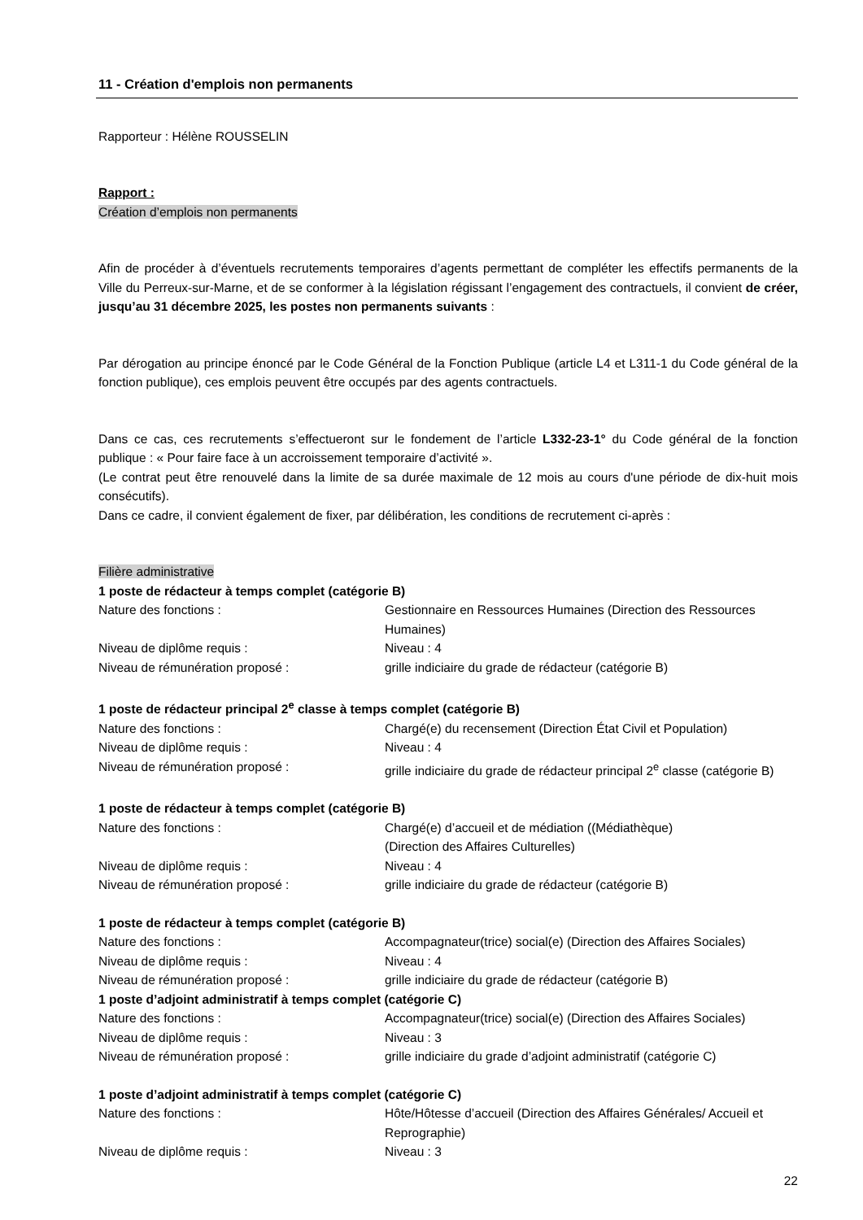11 - Création d'emplois non permanents
Rapporteur : Hélène ROUSSELIN
Rapport :
Création d’emplois non permanents
Afin de procéder à d’éventuels recrutements temporaires d’agents permettant de compléter les effectifs permanents de la Ville du Perreux-sur-Marne, et de se conformer à la législation régissant l’engagement des contractuels, il convient de créer, jusqu’au 31 décembre 2025, les postes non permanents suivants :
Par dérogation au principe énoncé par le Code Général de la Fonction Publique (article L4 et L311-1 du Code général de la fonction publique), ces emplois peuvent être occupés par des agents contractuels.
Dans ce cas, ces recrutements s’effectueront sur le fondement de l’article L332-23-1° du Code général de la fonction publique : « Pour faire face à un accroissement temporaire d’activité ».
(Le contrat peut être renouvelé dans la limite de sa durée maximale de 12 mois au cours d'une période de dix-huit mois consécutifs).
Dans ce cadre, il convient également de fixer, par délibération, les conditions de recrutement ci-après :
Filière administrative
1 poste de rédacteur à temps complet (catégorie B)
Nature des fonctions : Gestionnaire en Ressources Humaines (Direction des Ressources Humaines)
Niveau de diplôme requis : Niveau : 4
Niveau de rémunération proposé : grille indiciaire du grade de rédacteur (catégorie B)
1 poste de rédacteur principal 2<sup>e</sup> classe à temps complet (catégorie B)
Nature des fonctions : Chargé(e) du recensement (Direction État Civil et Population)
Niveau de diplôme requis : Niveau : 4
Niveau de rémunération proposé : grille indiciaire du grade de rédacteur principal 2<sup>e</sup> classe (catégorie B)
1 poste de rédacteur à temps complet (catégorie B)
Nature des fonctions : Chargé(e) d’accueil et de médiation ((Médiathèque)
(Direction des Affaires Culturelles)
Niveau de diplôme requis : Niveau : 4
Niveau de rémunération proposé : grille indiciaire du grade de rédacteur (catégorie B)
1 poste de rédacteur à temps complet (catégorie B)
Nature des fonctions : Accompagnateur(trice) social(e) (Direction des Affaires Sociales)
Niveau de diplôme requis : Niveau : 4
Niveau de rémunération proposé : grille indiciaire du grade de rédacteur (catégorie B)
1 poste d’adjoint administratif à temps complet (catégorie C)
Nature des fonctions : Accompagnateur(trice) social(e) (Direction des Affaires Sociales)
Niveau de diplôme requis : Niveau : 3
Niveau de rémunération proposé : grille indiciaire du grade d’adjoint administratif (catégorie C)
1 poste d’adjoint administratif à temps complet (catégorie C)
Nature des fonctions : Hôte/Hôtesse d’accueil (Direction des Affaires Générales/ Accueil et Reprographie)
Niveau de diplôme requis : Niveau : 3
22